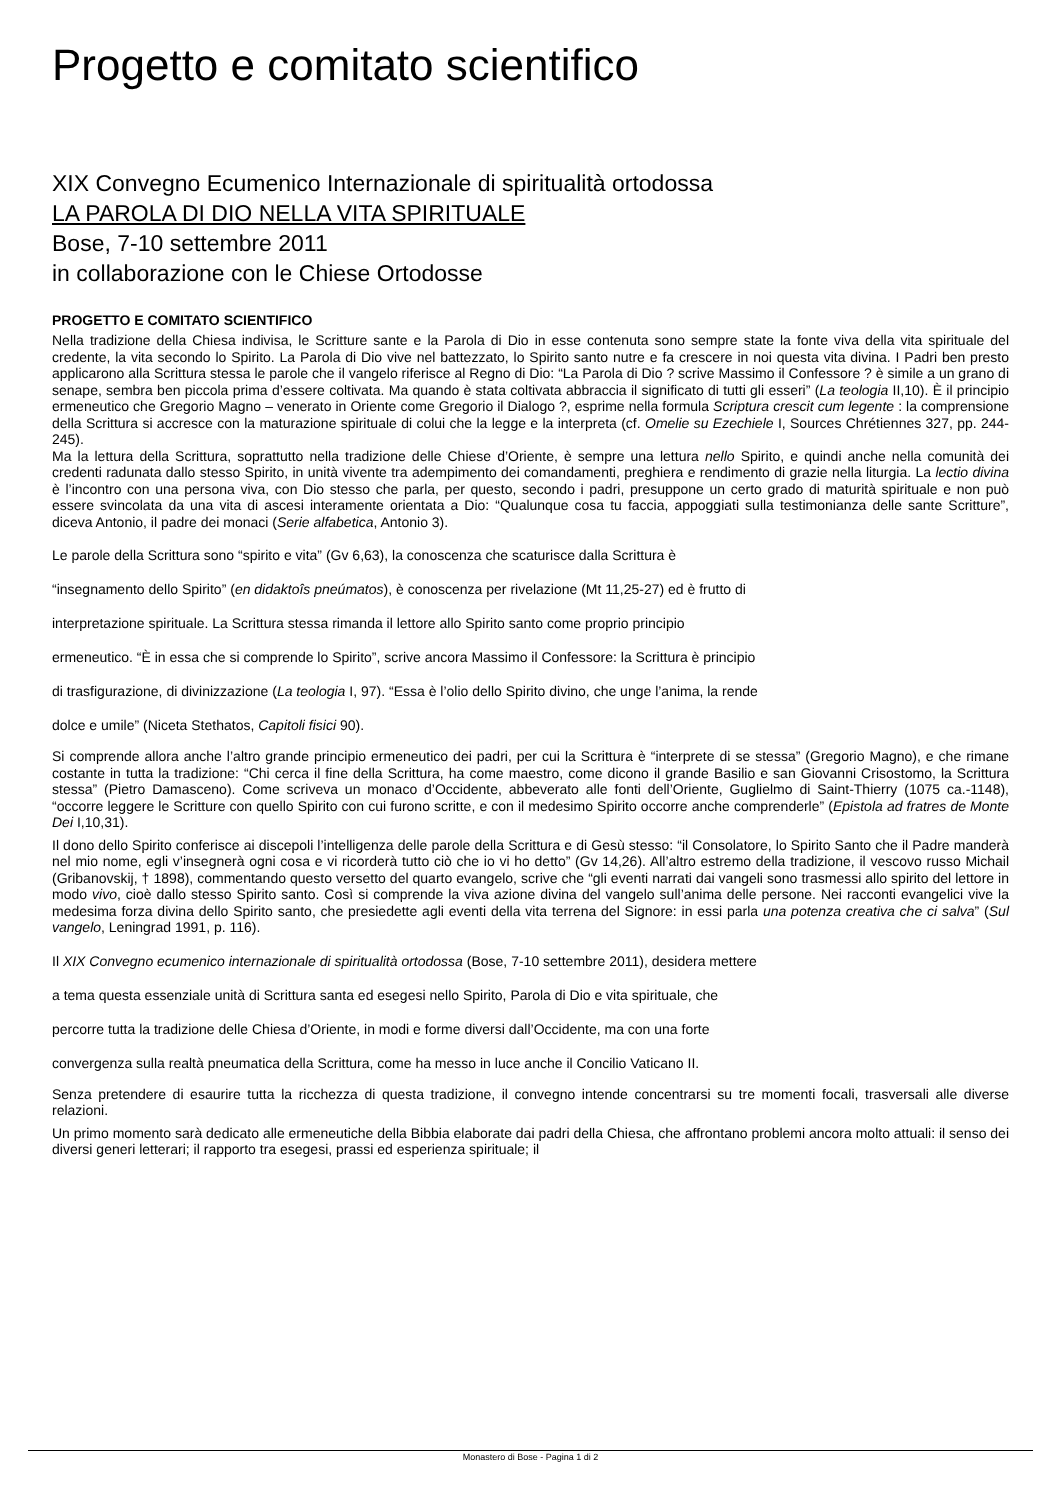Progetto e comitato scientifico
XIX Convegno Ecumenico Internazionale di spiritualità ortodossa
LA PAROLA DI DIO NELLA VITA SPIRITUALE
Bose, 7-10 settembre 2011
in collaborazione con le Chiese Ortodosse
PROGETTO E COMITATO SCIENTIFICO
Nella tradizione della Chiesa indivisa, le Scritture sante e la Parola di Dio in esse contenuta sono sempre state la fonte viva della vita spirituale del credente, la vita secondo lo Spirito. La Parola di Dio vive nel battezzato, lo Spirito santo nutre e fa crescere in noi questa vita divina. I Padri ben presto applicarono alla Scrittura stessa le parole che il vangelo riferisce al Regno di Dio: “La Parola di Dio ? scrive Massimo il Confessore ? è simile a un grano di senape, sembra ben piccola prima d’essere coltivata. Ma quando è stata coltivata abbraccia il significato di tutti gli esseri” (La teologia II,10). È il principio ermeneutico che Gregorio Magno – venerato in Oriente come Gregorio il Dialogo ?, esprime nella formula Scriptura crescit cum legente : la comprensione della Scrittura si accresce con la maturazione spirituale di colui che la legge e la interpreta (cf. Omelie su Ezechiele I, Sources Chrétiennes 327, pp. 244-245).
Ma la lettura della Scrittura, soprattutto nella tradizione delle Chiese d’Oriente, è sempre una lettura nello Spirito, e quindi anche nella comunità dei credenti radunata dallo stesso Spirito, in unità vivente tra adempimento dei comandamenti, preghiera e rendimento di grazie nella liturgia. La lectio divina è l’incontro con una persona viva, con Dio stesso che parla, per questo, secondo i padri, presuppone un certo grado di maturità spirituale e non può essere svincolata da una vita di ascesi interamente orientata a Dio: “Qualunque cosa tu faccia, appoggiati sulla testimonianza delle sante Scritture”, diceva Antonio, il padre dei monaci (Serie alfabetica, Antonio 3).
Le parole della Scrittura sono “spirito e vita” (Gv 6,63), la conoscenza che scaturisce dalla Scrittura è
“insegnamento dello Spirito” (en didaktoîs pneúmatos), è conoscenza per rivelazione (Mt 11,25-27) ed è frutto di
interpretazione spirituale. La Scrittura stessa rimanda il lettore allo Spirito santo come proprio principio
ermeneutico. “È in essa che si comprende lo Spirito”, scrive ancora Massimo il Confessore: la Scrittura è principio
di trasfigurazione, di divinizzazione (La teologia I, 97). “Essa è l’olio dello Spirito divino, che unge l’anima, la rende
dolce e umile” (Niceta Stethatos, Capitoli fisici 90).
Si comprende allora anche l’altro grande principio ermeneutico dei padri, per cui la Scrittura è “interprete di se stessa” (Gregorio Magno), e che rimane costante in tutta la tradizione: “Chi cerca il fine della Scrittura, ha come maestro, come dicono il grande Basilio e san Giovanni Crisostomo, la Scrittura stessa” (Pietro Damasceno). Come scriveva un monaco d’Occidente, abbeverato alle fonti dell’Oriente, Guglielmo di Saint-Thierry (1075 ca.-1148), “occorre leggere le Scritture con quello Spirito con cui furono scritte, e con il medesimo Spirito occorre anche comprenderle” (Epistola ad fratres de Monte Dei I,10,31).
Il dono dello Spirito conferisce ai discepoli l’intelligenza delle parole della Scrittura e di Gesù stesso: “il Consolatore, lo Spirito Santo che il Padre manderà nel mio nome, egli v’insegnerà ogni cosa e vi ricorderà tutto ciò che io vi ho detto” (Gv 14,26). All’altro estremo della tradizione, il vescovo russo Michail (Gribanovskij, † 1898), commentando questo versetto del quarto evangelo, scrive che “gli eventi narrati dai vangeli sono trasmessi allo spirito del lettore in modo vivo, cioè dallo stesso Spirito santo. Così si comprende la viva azione divina del vangelo sull’anima delle persone. Nei racconti evangelici vive la medesima forza divina dello Spirito santo, che presiedette agli eventi della vita terrena del Signore: in essi parla una potenza creativa che ci salva” (Sul vangelo, Leningrad 1991, p. 116).
Il XIX Convegno ecumenico internazionale di spiritualità ortodossa (Bose, 7-10 settembre 2011), desidera mettere
a tema questa essenziale unità di Scrittura santa ed esegesi nello Spirito, Parola di Dio e vita spirituale, che
percorre tutta la tradizione delle Chiesa d’Oriente, in modi e forme diversi dall’Occidente, ma con una forte
convergenza sulla realtà pneumatica della Scrittura, come ha messo in luce anche il Concilio Vaticano II.
Senza pretendere di esaurire tutta la ricchezza di questa tradizione, il convegno intende concentrarsi su tre momenti focali, trasversali alle diverse relazioni.
Un primo momento sarà dedicato alle ermeneutiche della Bibbia elaborate dai padri della Chiesa, che affrontano problemi ancora molto attuali: il senso dei diversi generi letterari; il rapporto tra esegesi, prassi ed esperienza spirituale; il
Monastero di Bose - Pagina 1 di 2